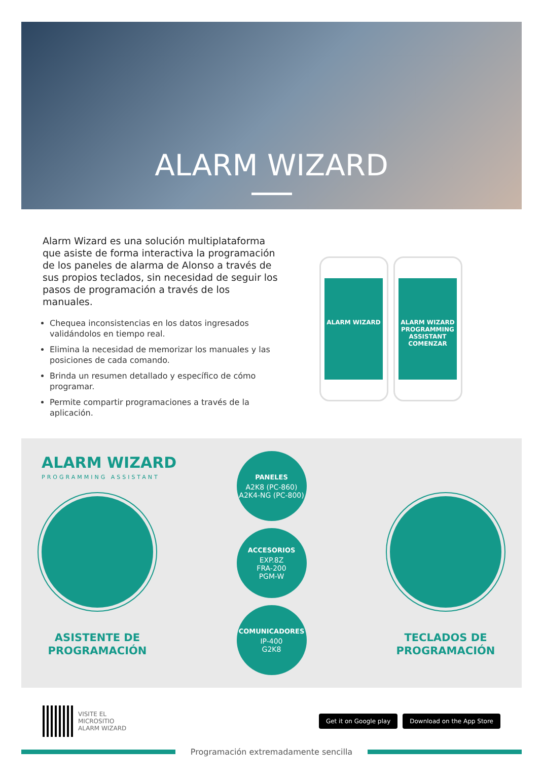ALARM WIZARD
Alarm Wizard es una solución multiplataforma que asiste de forma interactiva la programación de los paneles de alarma de Alonso a través de sus propios teclados, sin necesidad de seguir los pasos de programación a través de los manuales.
Chequea inconsistencias en los datos ingresados validándolos en tiempo real.
Elimina la necesidad de memorizar los manuales y las posiciones de cada comando.
Brinda un resumen detallado y específico de cómo programar.
Permite compartir programaciones a través de la aplicación.
ALARM WIZARD
ALARM WIZARD
PROGRAMMING ASSISTANT
COMENZAR
ALARM WIZARD
PROGRAMMING ASSISTANT
ASISTENTE DE
PROGRAMACIÓN
PANELES
A2K8 (PC-860)
A2K4-NG (PC-800)
ACCESORIOS
EXP.8Z
FRA-200
PGM-W
COMUNICADORES
IP-400
G2K8
TECLADOS DE
PROGRAMACIÓN
VISITE EL
MICROSITIO
ALARM WIZARD
Get it on Google play Download on the App Store
Programación extremadamente sencilla